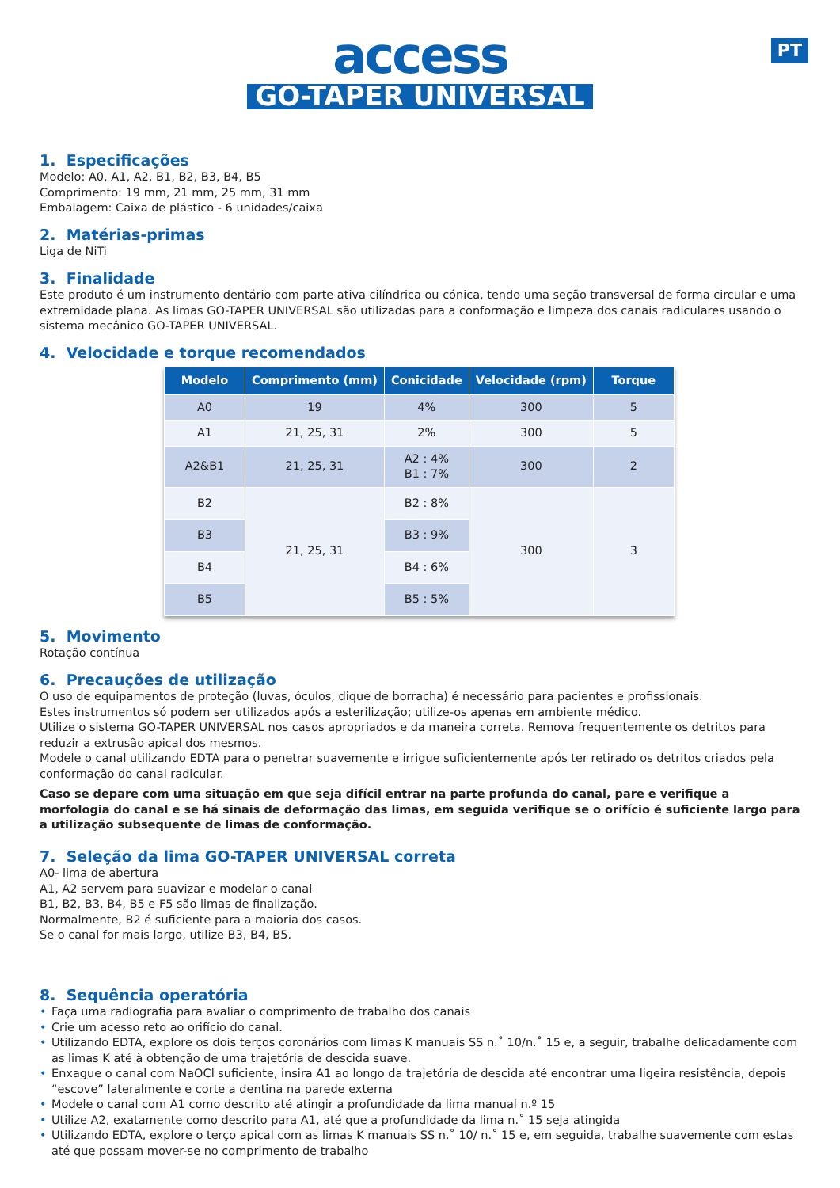PT
access
GO-TAPER UNIVERSAL
1. Especificações
Modelo: A0, A1, A2, B1, B2, B3, B4, B5
Comprimento: 19 mm, 21 mm, 25 mm, 31 mm
Embalagem: Caixa de plástico - 6 unidades/caixa
2. Matérias-primas
Liga de NiTi
3. Finalidade
Este produto é um instrumento dentário com parte ativa cilíndrica ou cónica, tendo uma seção transversal de forma circular e uma extremidade plana. As limas GO-TAPER UNIVERSAL são utilizadas para a conformação e limpeza dos canais radiculares usando o sistema mecânico GO-TAPER UNIVERSAL.
4. Velocidade e torque recomendados
| Modelo | Comprimento (mm) | Conicidade | Velocidade (rpm) | Torque |
| --- | --- | --- | --- | --- |
| A0 | 19 | 4% | 300 | 5 |
| A1 | 21, 25, 31 | 2% | 300 | 5 |
| A2&B1 | 21, 25, 31 | A2 : 4% B1 : 7% | 300 | 2 |
| B2 | 21, 25, 31 | B2 : 8% | 300 | 3 |
| B3 | | B3 : 9% | | |
| B4 | | B4 : 6% | | |
| B5 | | B5 : 5% | | |
5. Movimento
Rotação contínua
6. Precauções de utilização
O uso de equipamentos de proteção (luvas, óculos, dique de borracha) é necessário para pacientes e profissionais.
Estes instrumentos só podem ser utilizados após a esterilização; utilize-os apenas em ambiente médico.
Utilize o sistema GO-TAPER UNIVERSAL nos casos apropriados e da maneira correta. Remova frequentemente os detritos para reduzir a extrusão apical dos mesmos.
Modele o canal utilizando EDTA para o penetrar suavemente e irrigue suficientemente após ter retirado os detritos criados pela conformação do canal radicular.
Caso se depare com uma situação em que seja difícil entrar na parte profunda do canal, pare e verifique a morfologia do canal e se há sinais de deformação das limas, em seguida verifique se o orifício é suficiente largo para a utilização subsequente de limas de conformação.
7. Seleção da lima GO-TAPER UNIVERSAL correta
A0- lima de abertura
A1, A2 servem para suavizar e modelar o canal
B1, B2, B3, B4, B5 e F5 são limas de finalização.
Normalmente, B2 é suficiente para a maioria dos casos.
Se o canal for mais largo, utilize B3, B4, B5.
8. Sequência operatória
• Faça uma radiografia para avaliar o comprimento de trabalho dos canais
• Crie um acesso reto ao orifício do canal.
• Utilizando EDTA, explore os dois terços coronários com limas K manuais SS n.˚ 10/n.˚ 15 e, a seguir, trabalhe delicadamente com as limas K até à obtenção de uma trajetória de descida suave.
• Enxague o canal com NaOCl suficiente, insira A1 ao longo da trajetória de descida até encontrar uma ligeira resistência, depois “escove” lateralmente e corte a dentina na parede externa
• Modele o canal com A1 como descrito até atingir a profundidade da lima manual n.º 15
• Utilize A2, exatamente como descrito para A1, até que a profundidade da lima n.˚ 15 seja atingida
• Utilizando EDTA, explore o terço apical com as limas K manuais SS n.˚ 10/ n.˚ 15 e, em seguida, trabalhe suavemente com estas até que possam mover-se no comprimento de trabalho